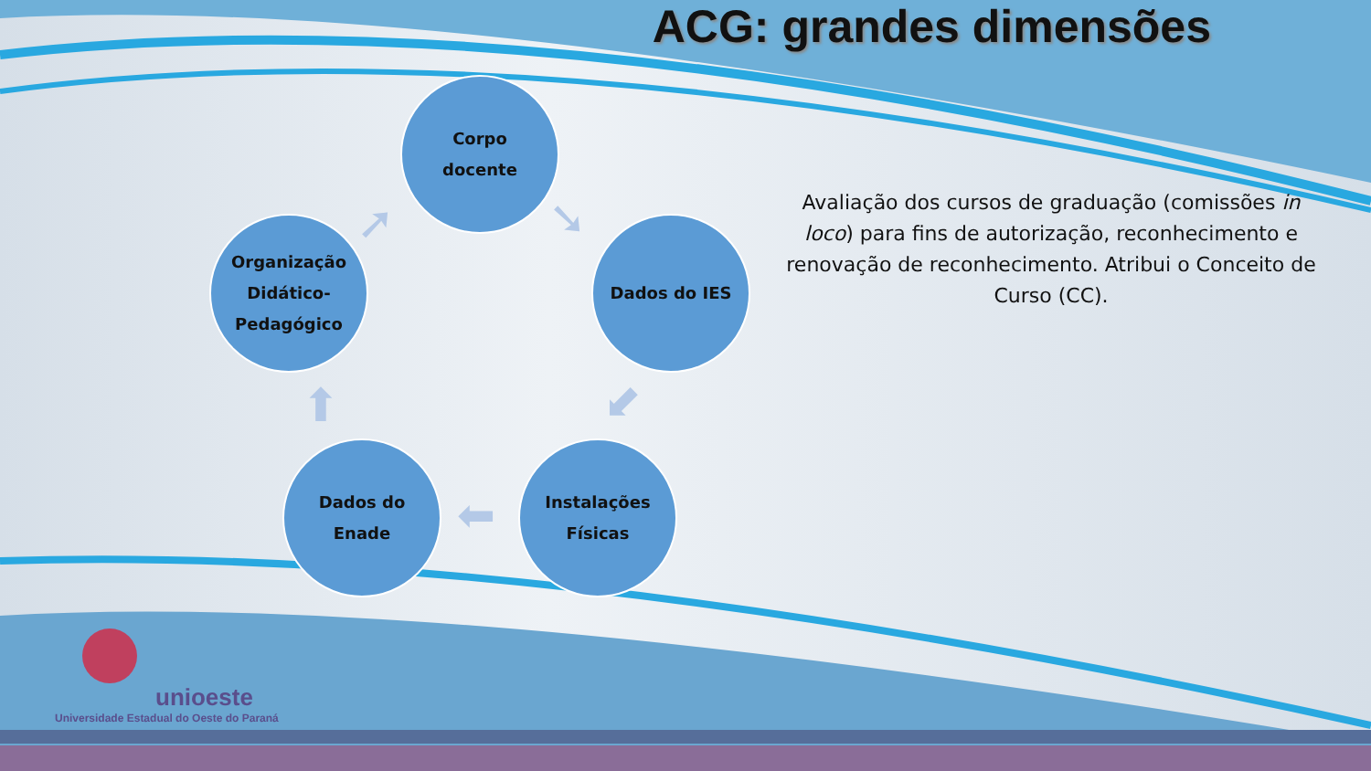ACG: grandes dimensões
Corpo
docente
Dados do IES
Instalações
Físicas
Dados do
Enade
Organização
Didático-
Pedagógico
➘
⬋
⬅
⬆
➚
Avaliação dos cursos de graduação (comissões in loco) para fins de autorização, reconhecimento e renovação de reconhecimento. Atribui o Conceito de Curso (CC).
unioeste
Universidade Estadual do Oeste do Paraná